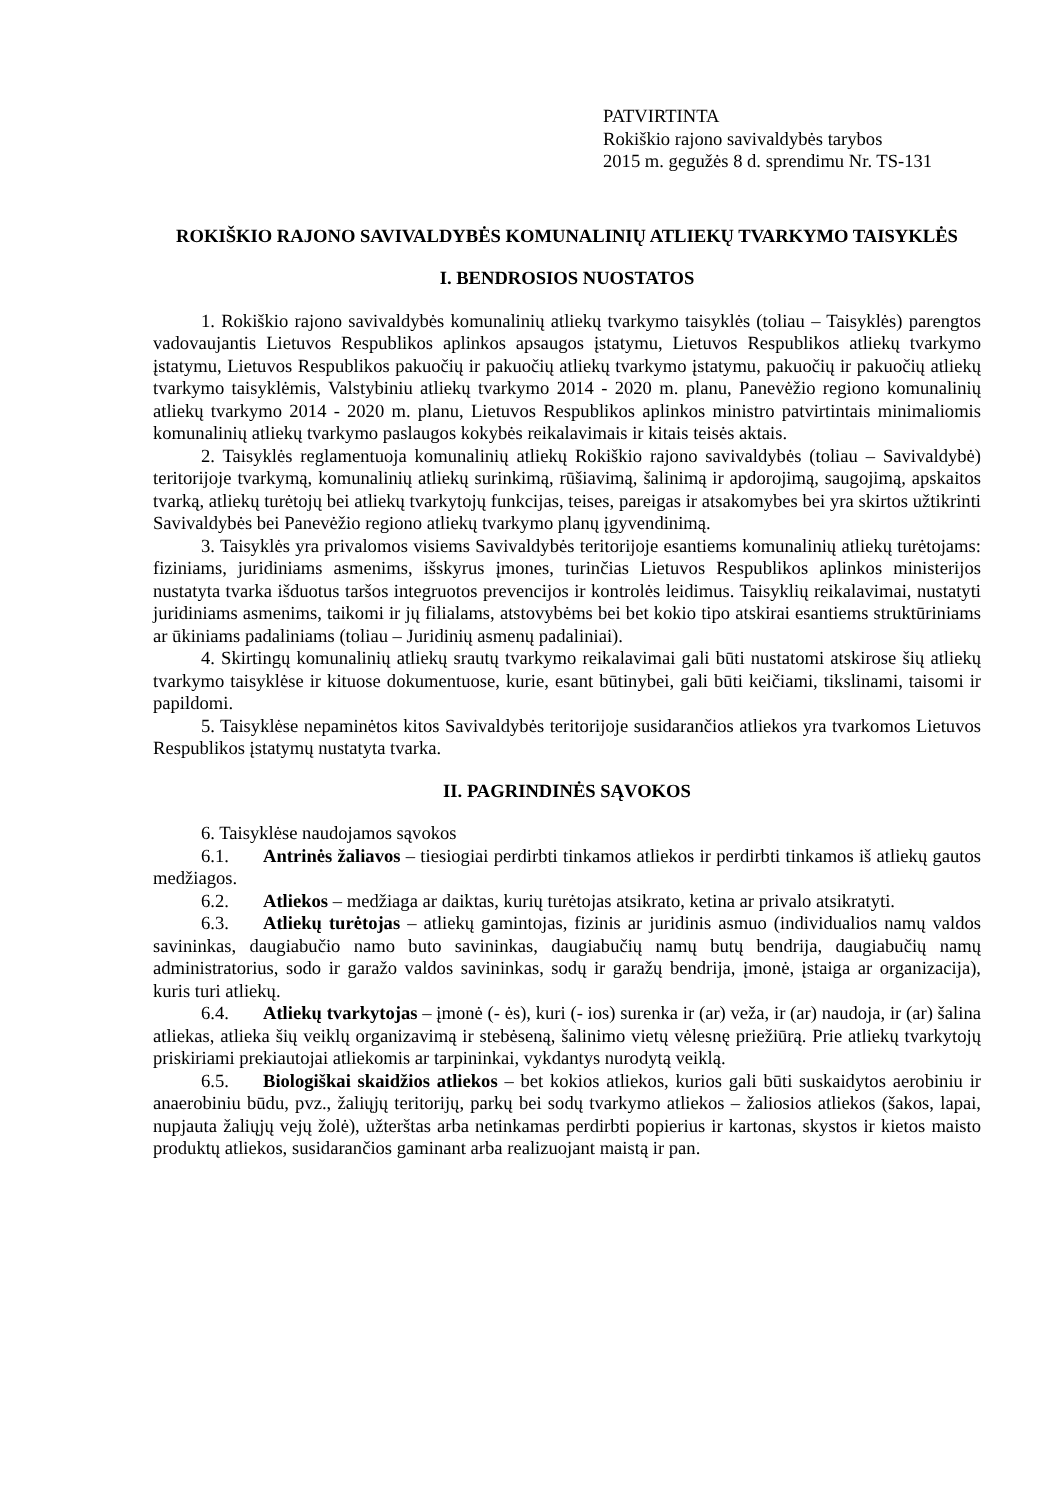PATVIRTINTA
Rokiškio rajono savivaldybės tarybos
2015 m. gegužės 8 d. sprendimu Nr. TS-131
ROKIŠKIO RAJONO SAVIVALDYBĖS KOMUNALINIŲ ATLIEKŲ TVARKYMO TAISYKLĖS
I. BENDROSIOS NUOSTATOS
1. Rokiškio rajono savivaldybės komunalinių atliekų tvarkymo taisyklės (toliau – Taisyklės) parengtos vadovaujantis Lietuvos Respublikos aplinkos apsaugos įstatymu, Lietuvos Respublikos atliekų tvarkymo įstatymu, Lietuvos Respublikos pakuočių ir pakuočių atliekų tvarkymo įstatymu, pakuočių ir pakuočių atliekų tvarkymo taisyklėmis, Valstybiniu atliekų tvarkymo 2014 - 2020 m. planu, Panevėžio regiono komunalinių atliekų tvarkymo 2014 - 2020 m. planu, Lietuvos Respublikos aplinkos ministro patvirtintais minimaliomis komunalinių atliekų tvarkymo paslaugos kokybės reikalavimais ir kitais teisės aktais.
2. Taisyklės reglamentuoja komunalinių atliekų Rokiškio rajono savivaldybės (toliau – Savivaldybė) teritorijoje tvarkymą, komunalinių atliekų surinkimą, rūšiavimą, šalinimą ir apdorojimą, saugojimą, apskaitos tvarką, atliekų turėtojų bei atliekų tvarkytojų funkcijas, teises, pareigas ir atsakomybes bei yra skirtos užtikrinti Savivaldybės bei Panevėžio regiono atliekų tvarkymo planų įgyvendinimą.
3. Taisyklės yra privalomos visiems Savivaldybės teritorijoje esantiems komunalinių atliekų turėtojams: fiziniams, juridiniams asmenims, išskyrus įmones, turinčias Lietuvos Respublikos aplinkos ministerijos nustatyta tvarka išduotus taršos integruotos prevencijos ir kontrolės leidimus. Taisyklių reikalavimai, nustatyti juridiniams asmenims, taikomi ir jų filialams, atstovybėms bei bet kokio tipo atskirai esantiems struktūriniams ar ūkiniams padaliniams (toliau – Juridinių asmenų padaliniai).
4. Skirtingų komunalinių atliekų srautų tvarkymo reikalavimai gali būti nustatomi atskirose šių atliekų tvarkymo taisyklėse ir kituose dokumentuose, kurie, esant būtinybei, gali būti keičiami, tikslinami, taisomi ir papildomi.
5. Taisyklėse nepaminėtos kitos Savivaldybės teritorijoje susidarančios atliekos yra tvarkomos Lietuvos Respublikos įstatymų nustatyta tvarka.
II. PAGRINDINĖS SĄVOKOS
6. Taisyklėse naudojamos sąvokos
6.1. Antrinės žaliavos – tiesiogiai perdirbti tinkamos atliekos ir perdirbti tinkamos iš atliekų gautos medžiagos.
6.2. Atliekos – medžiaga ar daiktas, kurių turėtojas atsikrato, ketina ar privalo atsikratyti.
6.3. Atliekų turėtojas – atliekų gamintojas, fizinis ar juridinis asmuo (individualios namų valdos savininkas, daugiabučio namo buto savininkas, daugiabučių namų butų bendrija, daugiabučių namų administratorius, sodo ir garažo valdos savininkas, sodų ir garažų bendrija, įmonė, įstaiga ar organizacija), kuris turi atliekų.
6.4. Atliekų tvarkytojas – įmonė (- ės), kuri (- ios) surenka ir (ar) veža, ir (ar) naudoja, ir (ar) šalina atliekas, atlieka šių veiklų organizavimą ir stebėseną, šalinimo vietų vėlesnę priežiūrą. Prie atliekų tvarkytojų priskiriami prekiautojai atliekomis ar tarpininkai, vykdantys nurodytą veiklą.
6.5. Biologiškai skaidžios atliekos – bet kokios atliekos, kurios gali būti suskaidytos aerobiniu ir anaerobiniu būdu, pvz., žaliųjų teritorijų, parkų bei sodų tvarkymo atliekos – žaliosios atliekos (šakos, lapai, nupjauta žaliųjų vejų žolė), užterštas arba netinkamas perdirbti popierius ir kartonas, skystos ir kietos maisto produktų atliekos, susidarančios gaminant arba realizuojant maistą ir pan.